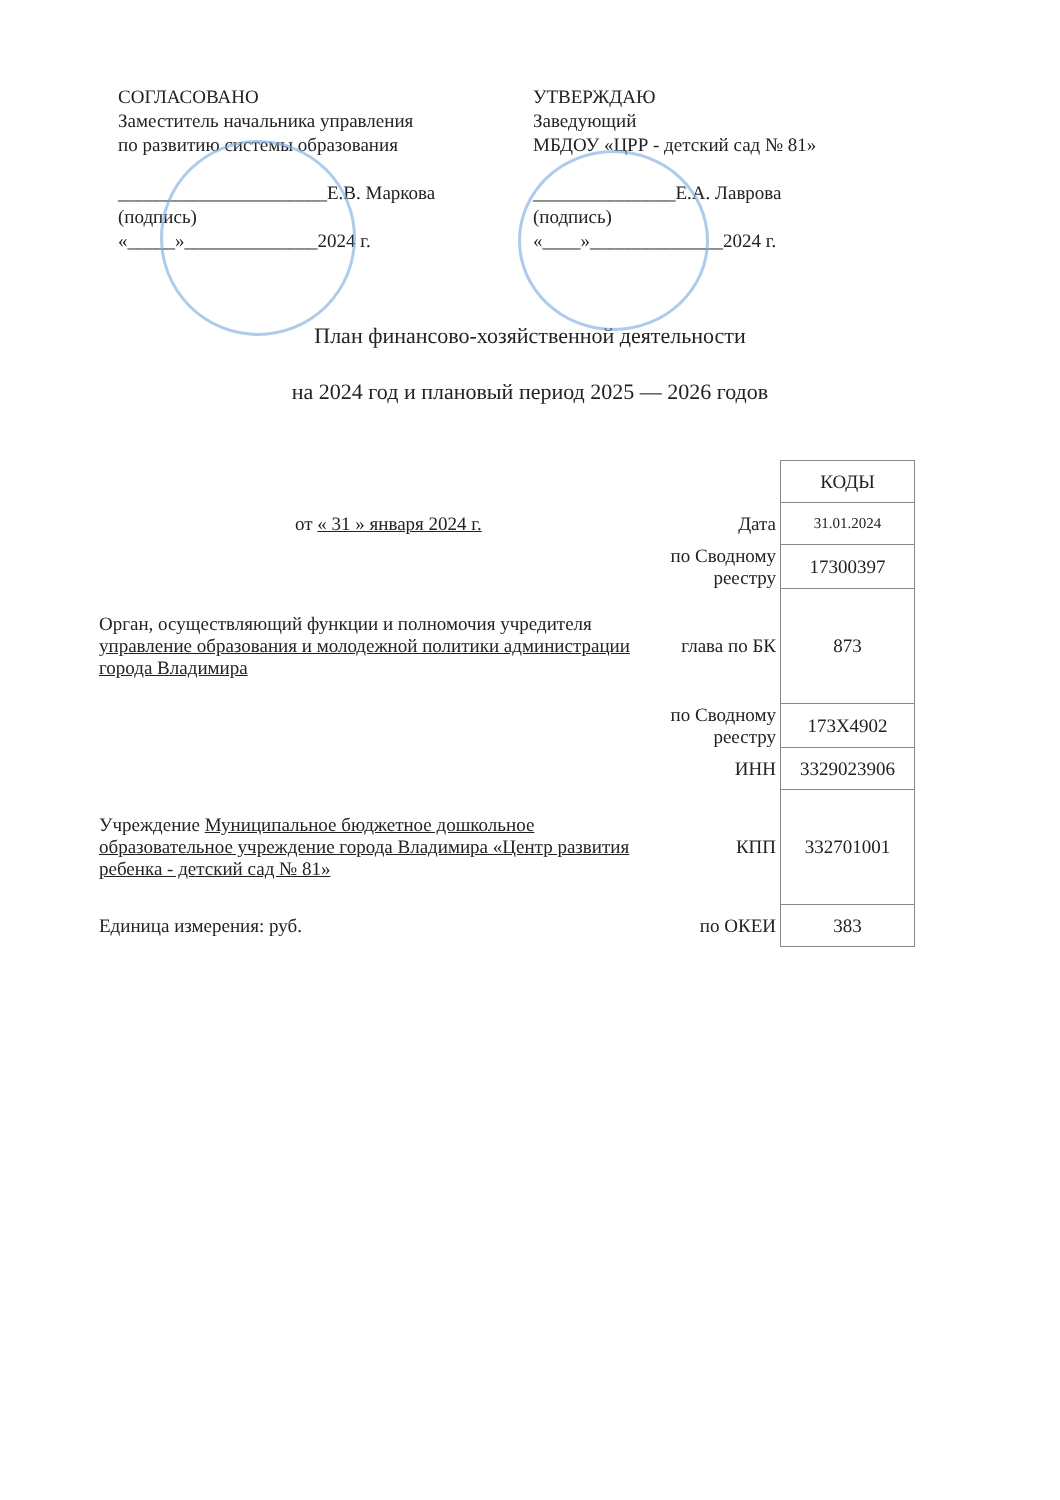СОГЛАСОВАНО
Заместитель начальника управления
по развитию системы образования
______________________Е.В. Маркова
(подпись)
«_____»______________2024 г.
УТВЕРЖДАЮ
Заведующий
МБДОУ «ЦРР - детский сад № 81»
_______________Е.А. Лаврова
(подпись)
«____»______________2024 г.
План финансово-хозяйственной деятельности
на 2024 год и плановый период 2025 — 2026 годов
| | | КОДЫ |
| от « 31 » января 2024 г. | Дата | 31.01.2024 |
| | по Сводному реестру | 17300397 |
| Орган, осуществляющий функции и полномочия учредителя управление образования и молодежной политики администрации города Владимира | глава по БК | 873 |
| | по Сводному реестру | 173Х4902 |
| | ИНН | 3329023906 |
| Учреждение Муниципальное бюджетное дошкольное образовательное учреждение города Владимира «Центр развития ребенка - детский сад № 81» | КПП | 332701001 |
| Единица измерения: руб. | по ОКЕИ | 383 |